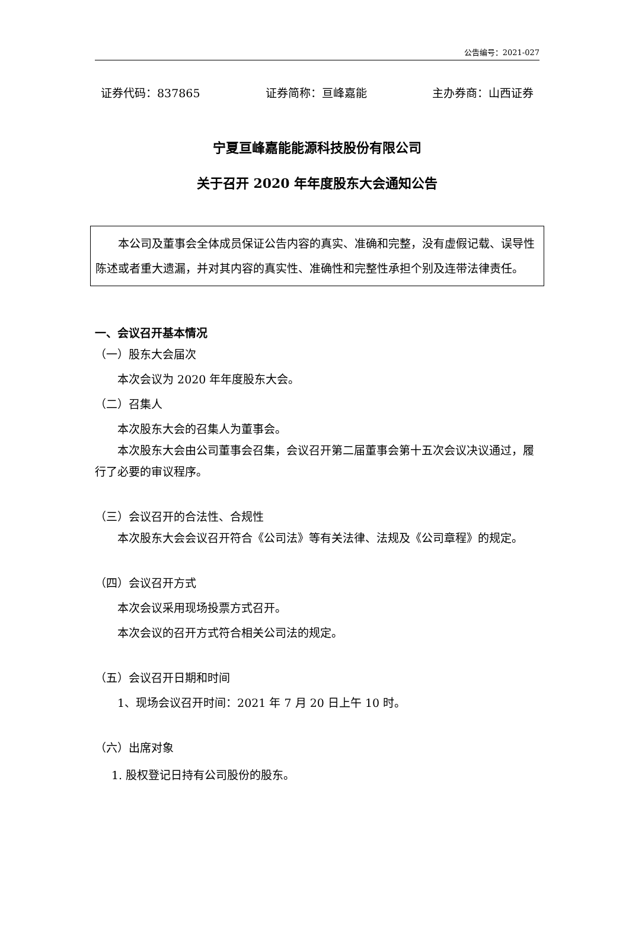公告编号：2021-027
证券代码：837865 证券简称：亘峰嘉能 主办券商：山西证券
宁夏亘峰嘉能能源科技股份有限公司
关于召开 2020 年年度股东大会通知公告
本公司及董事会全体成员保证公告内容的真实、准确和完整，没有虚假记载、误导性陈述或者重大遗漏，并对其内容的真实性、准确性和完整性承担个别及连带法律责任。
一、会议召开基本情况
（一）股东大会届次
本次会议为 2020 年年度股东大会。
（二）召集人
本次股东大会的召集人为董事会。
本次股东大会由公司董事会召集，会议召开第二届董事会第十五次会议决议通过，履行了必要的审议程序。
（三）会议召开的合法性、合规性
本次股东大会会议召开符合《公司法》等有关法律、法规及《公司章程》的规定。
（四）会议召开方式
本次会议采用现场投票方式召开。
本次会议的召开方式符合相关公司法的规定。
（五）会议召开日期和时间
1、现场会议召开时间：2021 年 7 月 20 日上午 10 时。
（六）出席对象
1. 股权登记日持有公司股份的股东。